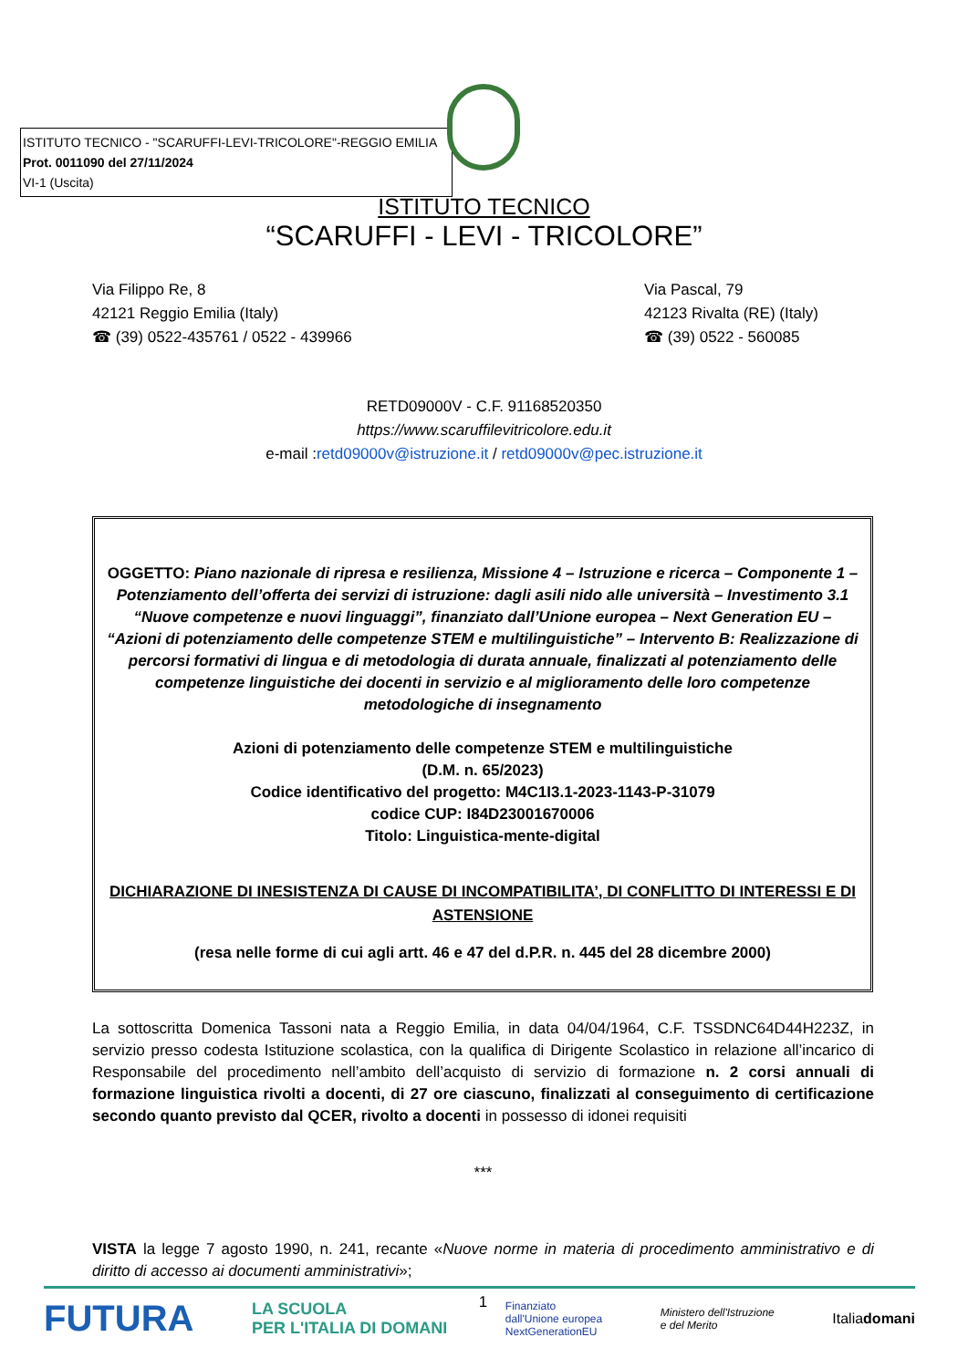ISTITUTO TECNICO - "SCARUFFI-LEVI-TRICOLORE"-REGGIO EMILIA
Prot. 0011090 del 27/11/2024
VI-1 (Uscita)
ISTITUTO TECNICO
“SCARUFFI - LEVI - TRICOLORE”
Via Filippo Re, 8
42121 Reggio Emilia (Italy)
☎ (39) 0522-435761 / 0522 - 439966
Via Pascal, 79
42123 Rivalta (RE) (Italy)
☎ (39) 0522 - 560085
RETD09000V - C.F. 91168520350
https://www.scaruffilevitricolore.edu.it
e-mail :retd09000v@istruzione.it / retd09000v@pec.istruzione.it
OGGETTO: Piano nazionale di ripresa e resilienza, Missione 4 – Istruzione e ricerca – Componente 1 – Potenziamento dell’offerta dei servizi di istruzione: dagli asili nido alle università – Investimento 3.1 “Nuove competenze e nuovi linguaggi”, finanziato dall’Unione europea – Next Generation EU – “Azioni di potenziamento delle competenze STEM e multilinguistiche” – Intervento B: Realizzazione di percorsi formativi di lingua e di metodologia di durata annuale, finalizzati al potenziamento delle competenze linguistiche dei docenti in servizio e al miglioramento delle loro competenze metodologiche di insegnamento
Azioni di potenziamento delle competenze STEM e multilinguistiche
(D.M. n. 65/2023)
Codice identificativo del progetto: M4C1I3.1-2023-1143-P-31079
codice CUP: I84D23001670006
Titolo: Linguistica-mente-digital
DICHIARAZIONE DI INESISTENZA DI CAUSE DI INCOMPATIBILITA’, DI CONFLITTO DI INTERESSI E DI ASTENSIONE
(resa nelle forme di cui agli artt. 46 e 47 del d.P.R. n. 445 del 28 dicembre 2000)
La sottoscritta Domenica Tassoni nata a Reggio Emilia, in data 04/04/1964, C.F. TSSDNC64D44H223Z, in servizio presso codesta Istituzione scolastica, con la qualifica di Dirigente Scolastico in relazione all’incarico di Responsabile del procedimento nell’ambito dell’acquisto di servizio di formazione n. 2 corsi annuali di formazione linguistica rivolti a docenti, di 27 ore ciascuno, finalizzati al conseguimento di certificazione secondo quanto previsto dal QCER, rivolto a docenti in possesso di idonei requisiti
***
VISTA la legge 7 agosto 1990, n. 241, recante «Nuove norme in materia di procedimento amministrativo e di diritto di accesso ai documenti amministrativi»;
1
FUTURA LA SCUOLA
PER L'ITALIA DI DOMANI Finanziato
dall'Unione europea
NextGenerationEU Ministero dell'Istruzione
e del Merito Italiadomani